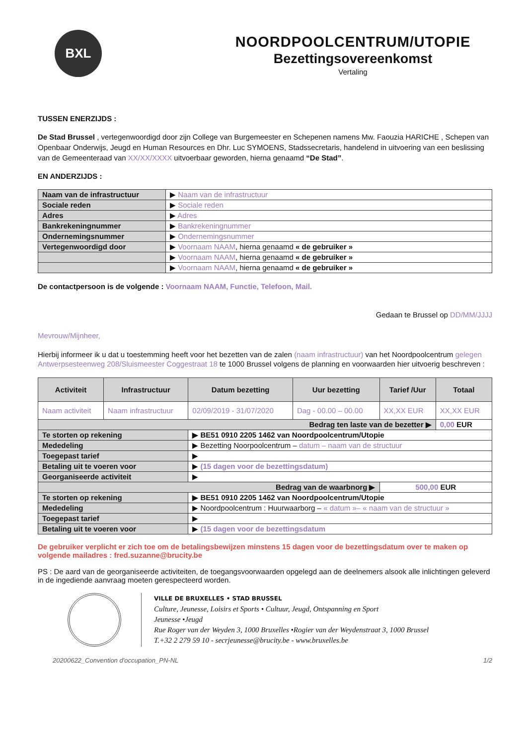BXL
NOORDPOOLCENTRUM/UTOPIE
Bezettingsovereenkomst
Vertaling
TUSSEN ENERZIJDS :
De Stad Brussel , vertegenwoordigd door zijn College van Burgemeester en Schepenen namens Mw. Faouzia HARICHE , Schepen van Openbaar Onderwijs, Jeugd en Human Resources en Dhr. Luc SYMOENS, Stadssecretaris, handelend in uitvoering van een beslissing van de Gemeenteraad van XX/XX/XXXX uitvoerbaar geworden, hierna genaamd “De Stad”.
EN ANDERZIJDS :
| Naam van de infrastructuur | ▶ Naam van de infrastructuur |
| Sociale reden | ▶ Sociale reden |
| Adres | ▶ Adres |
| Bankrekeningnummer | ▶ Bankrekeningnummer |
| Ondernemingsnummer | ▶ Ondernemingsnummer |
| Vertegenwoordigd door | ▶ Voornaam NAAM , hierna genaamd « de gebruiker » |
| | ▶ Voornaam NAAM , hierna genaamd « de gebruiker » |
| | ▶ Voornaam NAAM , hierna genaamd « de gebruiker » |
De contactpersoon is de volgende : Voornaam NAAM, Functie, Telefoon, Mail.
Gedaan te Brussel op DD/MM/JJJJ
Mevrouw/Mijnheer,
Hierbij informeer ik u dat u toestemming heeft voor het bezetten van de zalen (naam infrastructuur) van het Noordpoolcentrum gelegen Antwerpsesteenweg 208/Sluismeester Coggestraat 18 te 1000 Brussel volgens de planning en voorwaarden hier uitvoerig beschreven :
| Activiteit | Infrastructuur | Datum bezetting | Uur bezetting | Tarief /Uur | Totaal |
| --- | --- | --- | --- | --- | --- |
| Naam activiteit | Naam infrastructuur | 02/09/2019 - 31/07/2020 | Dag - 00.00 – 00.00 | XX,XX EUR | XX,XX EUR |
| Bedrag ten laste van de bezetter ▶ | | | | | 0,00 EUR |
| Te storten op rekening | | ▶ BE51 0910 2205 1462 van Noordpoolcentrum/Utopie | | | |
| Mededeling | | ▶ Bezetting Noorpoolcentrum – datum – naam van de structuur | | | |
| Toegepast tarief | | ▶ | | | |
| Betaling uit te voeren voor | | ▶ (15 dagen voor de bezettingsdatum) | | | |
| Georganiseerde activiteit | | ▶ | | | |
| Bedrag van de waarbnorg ▶ | | | | 500,00 EUR | |
| Te storten op rekening | | ▶ BE51 0910 2205 1462 van Noordpoolcentrum/Utopie | | | |
| Mededeling | | ▶ Noordpoolcentrum : Huurwaarborg – « datum »– « naam van de structuur » | | | |
| Toegepast tarief | | ▶ | | | |
| Betaling uit te voeren voor | | ▶ (15 dagen voor de bezettingsdatum | | | |
De gebruiker verplicht er zich toe om de betalingsbewijzen minstens 15 dagen voor de bezettingsdatum over te maken op volgende mailadres : fred.suzanne@brucity.be
PS : De aard van de georganiseerde activiteiten, de toegangsvoorwaarden opgelegd aan de deelnemers alsook alle inlichtingen geleverd in de ingediende aanvraag moeten gerespecteerd worden.
VILLE DE BRUXELLES • STAD BRUSSEL
Culture, Jeunesse, Loisirs et Sports • Cultuur, Jeugd, Ontspanning en Sport
Jeunesse •Jeugd
Rue Roger van der Weyden 3, 1000 Bruxelles •Rogier van der Weydenstraat 3, 1000 Brussel
T.+32 2 279 59 10 - secrjeunesse@brucity.be - www.bruxelles.be
20200622_Convention d'occupation_PN-NL 1/2